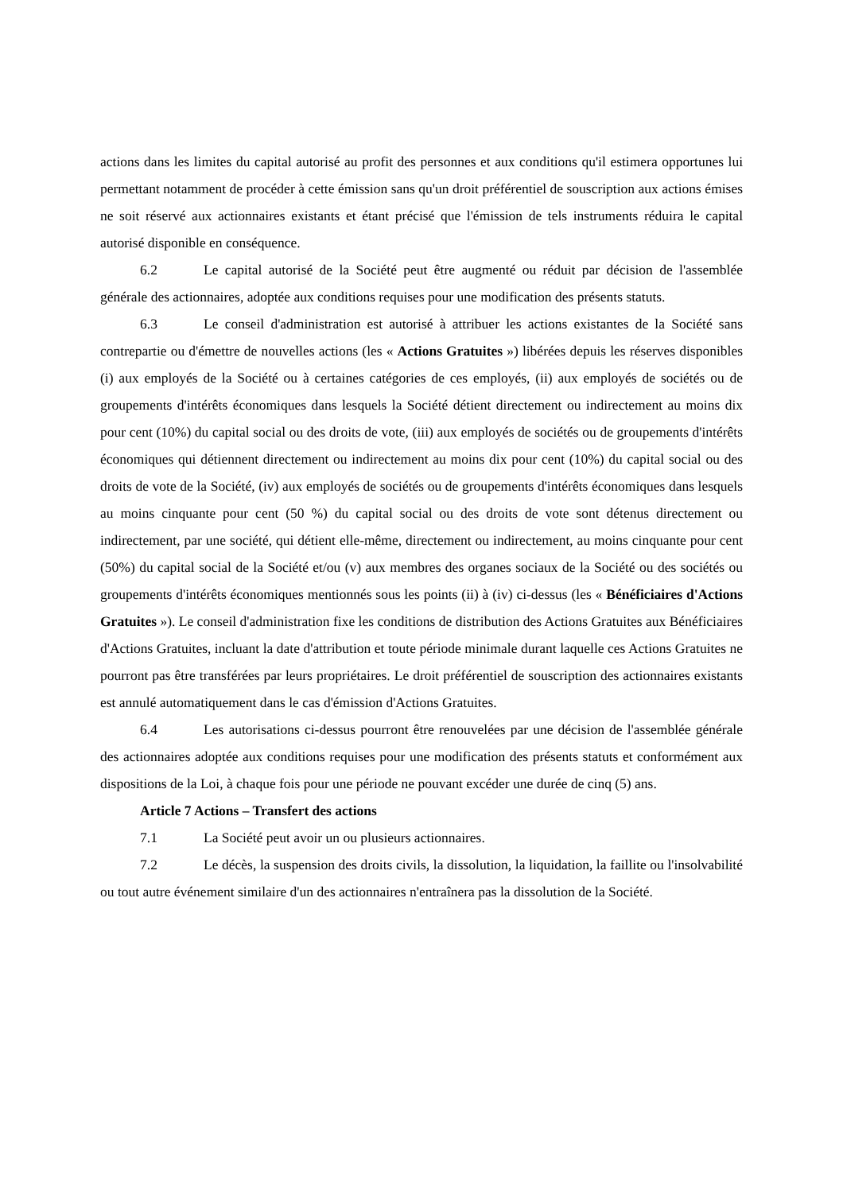actions dans les limites du capital autorisé au profit des personnes et aux conditions qu'il estimera opportunes lui permettant notamment de procéder à cette émission sans qu'un droit préférentiel de souscription aux actions émises ne soit réservé aux actionnaires existants et étant précisé que l'émission de tels instruments réduira le capital autorisé disponible en conséquence.
6.2 Le capital autorisé de la Société peut être augmenté ou réduit par décision de l'assemblée générale des actionnaires, adoptée aux conditions requises pour une modification des présents statuts.
6.3 Le conseil d'administration est autorisé à attribuer les actions existantes de la Société sans contrepartie ou d'émettre de nouvelles actions (les « Actions Gratuites ») libérées depuis les réserves disponibles (i) aux employés de la Société ou à certaines catégories de ces employés, (ii) aux employés de sociétés ou de groupements d'intérêts économiques dans lesquels la Société détient directement ou indirectement au moins dix pour cent (10%) du capital social ou des droits de vote, (iii) aux employés de sociétés ou de groupements d'intérêts économiques qui détiennent directement ou indirectement au moins dix pour cent (10%) du capital social ou des droits de vote de la Société, (iv) aux employés de sociétés ou de groupements d'intérêts économiques dans lesquels au moins cinquante pour cent (50 %) du capital social ou des droits de vote sont détenus directement ou indirectement, par une société, qui détient elle-même, directement ou indirectement, au moins cinquante pour cent (50%) du capital social de la Société et/ou (v) aux membres des organes sociaux de la Société ou des sociétés ou groupements d'intérêts économiques mentionnés sous les points (ii) à (iv) ci-dessus (les « Bénéficiaires d'Actions Gratuites »). Le conseil d'administration fixe les conditions de distribution des Actions Gratuites aux Bénéficiaires d'Actions Gratuites, incluant la date d'attribution et toute période minimale durant laquelle ces Actions Gratuites ne pourront pas être transférées par leurs propriétaires. Le droit préférentiel de souscription des actionnaires existants est annulé automatiquement dans le cas d'émission d'Actions Gratuites.
6.4 Les autorisations ci-dessus pourront être renouvelées par une décision de l'assemblée générale des actionnaires adoptée aux conditions requises pour une modification des présents statuts et conformément aux dispositions de la Loi, à chaque fois pour une période ne pouvant excéder une durée de cinq (5) ans.
Article 7 Actions – Transfert des actions
7.1 La Société peut avoir un ou plusieurs actionnaires.
7.2 Le décès, la suspension des droits civils, la dissolution, la liquidation, la faillite ou l'insolvabilité ou tout autre événement similaire d'un des actionnaires n'entraînera pas la dissolution de la Société.